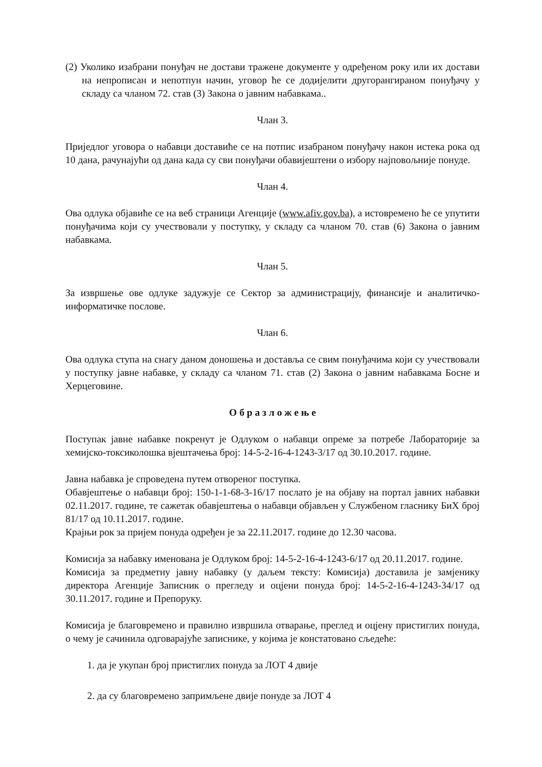(2) Уколико изабрани понуђач не достави тражене документе у одређеном року или их достави на непрописан и непотпун начин, уговор ће се додијелити другорангираном понуђачу у складу са чланом 72. став (3) Закона о јавним набавкама..
Члан 3.
Приједлог уговора о набавци доставиће се на потпис изабраном понуђачу након истека рока од 10 дана, рачунајући од дана када су сви понуђачи обавијештени о избору најповољније понуде.
Члан 4.
Ова одлука објавиће се на веб страници Агенције (www.afiv.gov.ba), а истовремено ће се упутити понуђачима који су учествовали у поступку, у складу са чланом 70. став (6) Закона о јавним набавкама.
Члан 5.
За извршење ове одлуке задужује се Сектор за администрацију, финансије и аналитичко-информатичке послове.
Члан 6.
Ова одлука ступа на снагу даном доношења и доставља се свим понуђачима који су учествовали у поступку јавне набавке, у складу са чланом 71. став (2) Закона о јавним набавкама Босне и Херцеговине.
О б р а з л о ж е њ е
Поступак јавне набавке покренут је Одлуком о набавци опреме за потребе Лабораторије за хемијско-токсиколошка вјештачења број: 14-5-2-16-4-1243-3/17 од 30.10.2017. године.
Јавна набавка је спроведена путем отвореног поступка.
Обавјештење о набавци број: 150-1-1-68-3-16/17 послато је на објаву на портал јавних набавки 02.11.2017. године, те сажетак обавјештења о набавци објављен у Службеном гласнику БиХ број 81/17 од 10.11.2017. године.
Крајњи рок за пријем понуда одређен је за 22.11.2017. године до 12.30 часова.
Комисија за набавку именована је Одлуком број: 14-5-2-16-4-1243-6/17 од 20.11.2017. године.
Комисија за предметну јавну набавку (у даљем тексту: Комисија) доставила је замјенику директора Агенције Записник о прегледу и оцјени понуда број: 14-5-2-16-4-1243-34/17 од 30.11.2017. године и Препоруку.
Комисија је благовремено и правилно извршила отварање, преглед и оцјену пристиглих понуда, о чему је сачинила одговарајуће записнике, у којима је констатовано сљедеће:
1. да је укупан број пристиглих понуда за ЛОТ 4 двије
2. да су благовремено запримљене двије понуде за ЛОТ 4